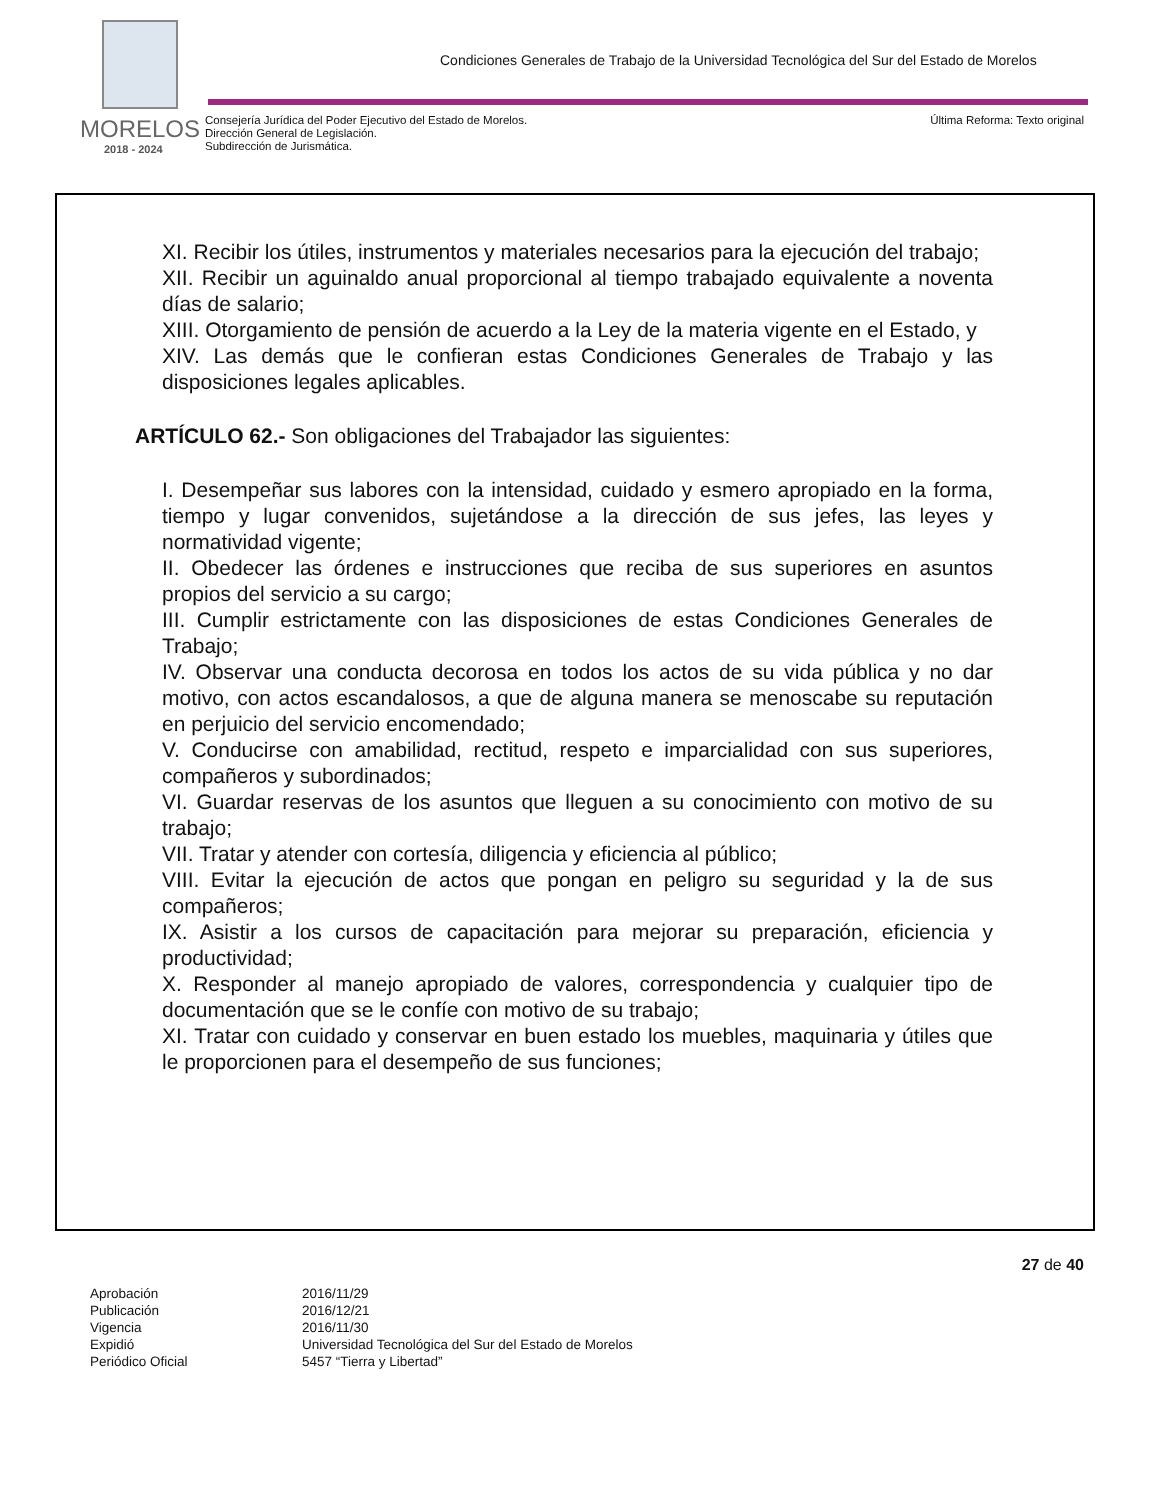Condiciones Generales de Trabajo de la Universidad Tecnológica del Sur del Estado de Morelos
MORELOS
2018 - 2024
Consejería Jurídica del Poder Ejecutivo del Estado de Morelos.
Dirección General de Legislación.
Subdirección de Jurismática.
Última Reforma: Texto original
XI. Recibir los útiles, instrumentos y materiales necesarios para la ejecución del trabajo;
XII. Recibir un aguinaldo anual proporcional al tiempo trabajado equivalente a noventa días de salario;
XIII. Otorgamiento de pensión de acuerdo a la Ley de la materia vigente en el Estado, y
XIV. Las demás que le confieran estas Condiciones Generales de Trabajo y las disposiciones legales aplicables.
ARTÍCULO 62.- Son obligaciones del Trabajador las siguientes:
I. Desempeñar sus labores con la intensidad, cuidado y esmero apropiado en la forma, tiempo y lugar convenidos, sujetándose a la dirección de sus jefes, las leyes y normatividad vigente;
II. Obedecer las órdenes e instrucciones que reciba de sus superiores en asuntos propios del servicio a su cargo;
III. Cumplir estrictamente con las disposiciones de estas Condiciones Generales de Trabajo;
IV. Observar una conducta decorosa en todos los actos de su vida pública y no dar motivo, con actos escandalosos, a que de alguna manera se menoscabe su reputación en perjuicio del servicio encomendado;
V. Conducirse con amabilidad, rectitud, respeto e imparcialidad con sus superiores, compañeros y subordinados;
VI. Guardar reservas de los asuntos que lleguen a su conocimiento con motivo de su trabajo;
VII. Tratar y atender con cortesía, diligencia y eficiencia al público;
VIII. Evitar la ejecución de actos que pongan en peligro su seguridad y la de sus compañeros;
IX. Asistir a los cursos de capacitación para mejorar su preparación, eficiencia y productividad;
X. Responder al manejo apropiado de valores, correspondencia y cualquier tipo de documentación que se le confíe con motivo de su trabajo;
XI. Tratar con cuidado y conservar en buen estado los muebles, maquinaria y útiles que le proporcionen para el desempeño de sus funciones;
27 de 40
| Aprobación | 2016/11/29 |
| Publicación | 2016/12/21 |
| Vigencia | 2016/11/30 |
| Expidió | Universidad Tecnológica del Sur del Estado de Morelos |
| Periódico Oficial | 5457 “Tierra y Libertad” |